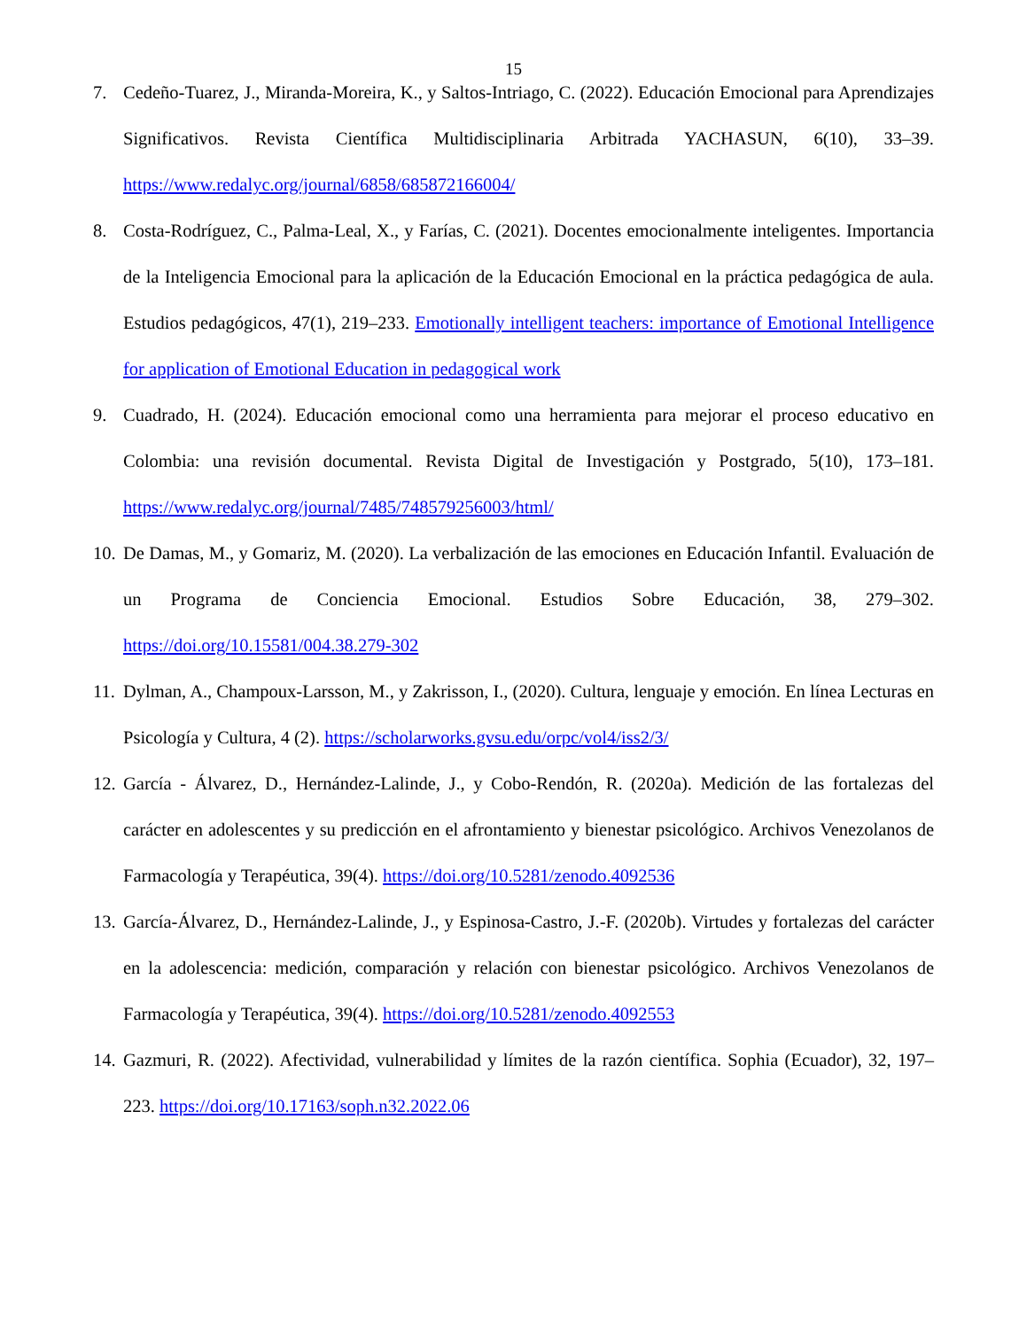15
7. Cedeño-Tuarez, J., Miranda-Moreira, K., y Saltos-Intriago, C. (2022). Educación Emocional para Aprendizajes Significativos. Revista Científica Multidisciplinaria Arbitrada YACHASUN, 6(10), 33–39. https://www.redalyc.org/journal/6858/685872166004/
8. Costa-Rodríguez, C., Palma-Leal, X., y Farías, C. (2021). Docentes emocionalmente inteligentes. Importancia de la Inteligencia Emocional para la aplicación de la Educación Emocional en la práctica pedagógica de aula. Estudios pedagógicos, 47(1), 219–233. Emotionally intelligent teachers: importance of Emotional Intelligence for application of Emotional Education in pedagogical work
9. Cuadrado, H. (2024). Educación emocional como una herramienta para mejorar el proceso educativo en Colombia: una revisión documental. Revista Digital de Investigación y Postgrado, 5(10), 173–181. https://www.redalyc.org/journal/7485/748579256003/html/
10. De Damas, M., y Gomariz, M. (2020). La verbalización de las emociones en Educación Infantil. Evaluación de un Programa de Conciencia Emocional. Estudios Sobre Educación, 38, 279–302. https://doi.org/10.15581/004.38.279-302
11. Dylman, A., Champoux-Larsson, M., y Zakrisson, I., (2020). Cultura, lenguaje y emoción. En línea Lecturas en Psicología y Cultura, 4 (2). https://scholarworks.gvsu.edu/orpc/vol4/iss2/3/
12. García - Álvarez, D., Hernández-Lalinde, J., y Cobo-Rendón, R. (2020a). Medición de las fortalezas del carácter en adolescentes y su predicción en el afrontamiento y bienestar psicológico. Archivos Venezolanos de Farmacología y Terapéutica, 39(4). https://doi.org/10.5281/zenodo.4092536
13. García-Álvarez, D., Hernández-Lalinde, J., y Espinosa-Castro, J.-F. (2020b). Virtudes y fortalezas del carácter en la adolescencia: medición, comparación y relación con bienestar psicológico. Archivos Venezolanos de Farmacología y Terapéutica, 39(4). https://doi.org/10.5281/zenodo.4092553
14. Gazmuri, R. (2022). Afectividad, vulnerabilidad y límites de la razón científica. Sophia (Ecuador), 32, 197–223. https://doi.org/10.17163/soph.n32.2022.06